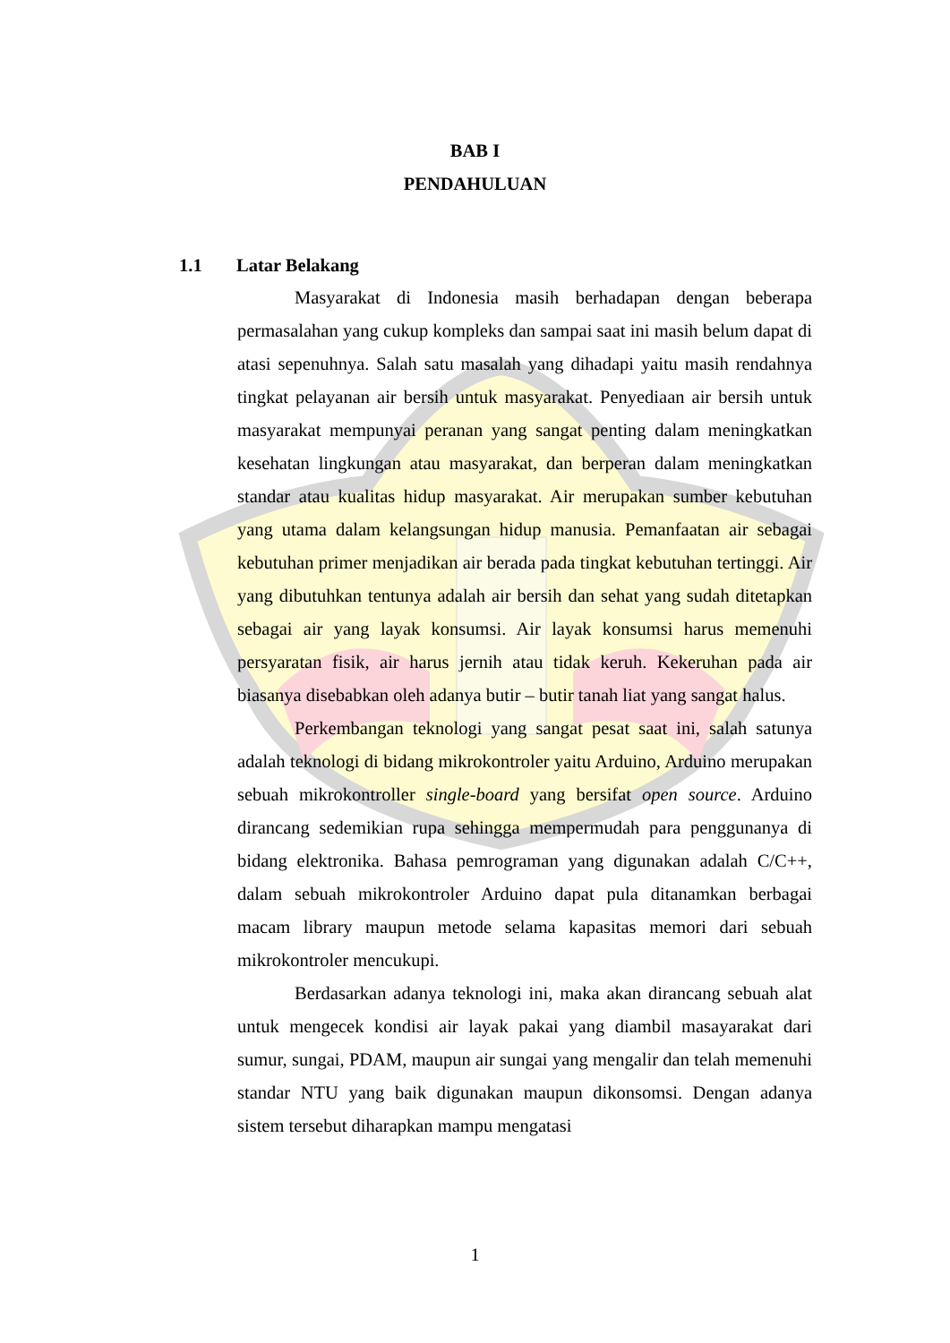BAB I
PENDAHULUAN
1.1 Latar Belakang
Masyarakat di Indonesia masih berhadapan dengan beberapa permasalahan yang cukup kompleks dan sampai saat ini masih belum dapat di atasi sepenuhnya. Salah satu masalah yang dihadapi yaitu masih rendahnya tingkat pelayanan air bersih untuk masyarakat. Penyediaan air bersih untuk masyarakat mempunyai peranan yang sangat penting dalam meningkatkan kesehatan lingkungan atau masyarakat, dan berperan dalam meningkatkan standar atau kualitas hidup masyarakat. Air merupakan sumber kebutuhan yang utama dalam kelangsungan hidup manusia. Pemanfaatan air sebagai kebutuhan primer menjadikan air berada pada tingkat kebutuhan tertinggi. Air yang dibutuhkan tentunya adalah air bersih dan sehat yang sudah ditetapkan sebagai air yang layak konsumsi. Air layak konsumsi harus memenuhi persyaratan fisik, air harus jernih atau tidak keruh. Kekeruhan pada air biasanya disebabkan oleh adanya butir – butir tanah liat yang sangat halus.
Perkembangan teknologi yang sangat pesat saat ini, salah satunya adalah teknologi di bidang mikrokontroler yaitu Arduino, Arduino merupakan sebuah mikrokontroller single-board yang bersifat open source. Arduino dirancang sedemikian rupa sehingga mempermudah para penggunanya di bidang elektronika. Bahasa pemrograman yang digunakan adalah C/C++, dalam sebuah mikrokontroler Arduino dapat pula ditanamkan berbagai macam library maupun metode selama kapasitas memori dari sebuah mikrokontroler mencukupi.
Berdasarkan adanya teknologi ini, maka akan dirancang sebuah alat untuk mengecek kondisi air layak pakai yang diambil masayarakat dari sumur, sungai, PDAM, maupun air sungai yang mengalir dan telah memenuhi standar NTU yang baik digunakan maupun dikonsomsi. Dengan adanya sistem tersebut diharapkan mampu mengatasi
1